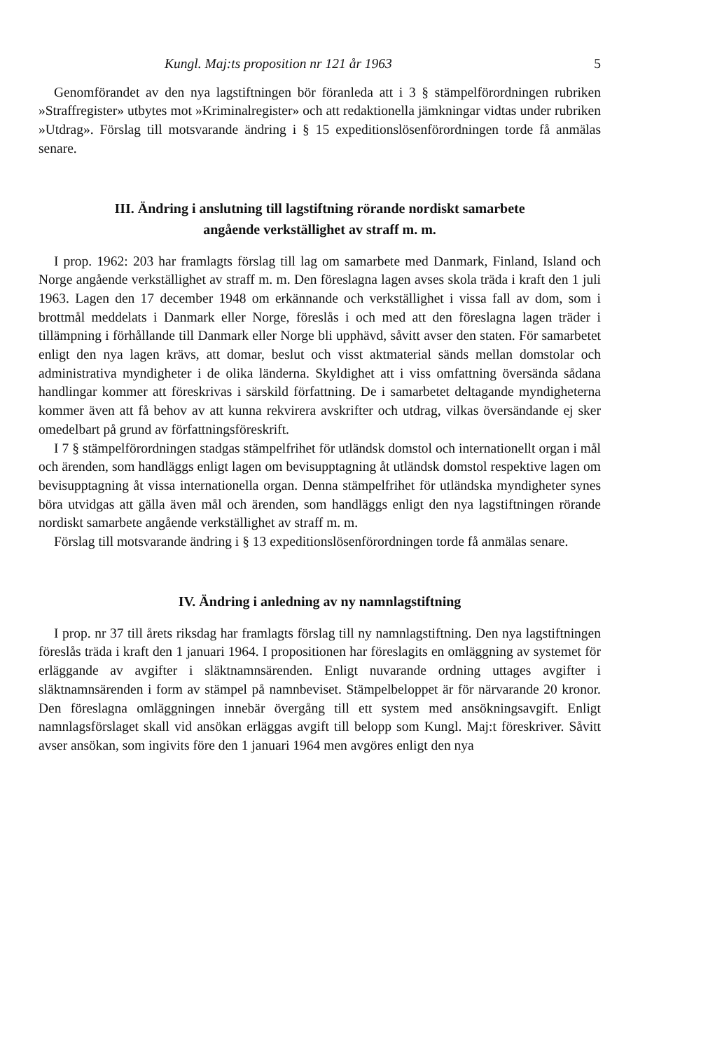Kungl. Maj:ts proposition nr 121 år 1963 5
Genomförandet av den nya lagstiftningen bör föranleda att i 3 § stämpelförordningen rubriken »Straffregister» utbytes mot »Kriminalregister» och att redaktionella jämkningar vidtas under rubriken »Utdrag». Förslag till motsvarande ändring i § 15 expeditionslösenförordningen torde få anmälas senare.
III. Ändring i anslutning till lagstiftning rörande nordiskt samarbete
angående verkställighet av straff m. m.
I prop. 1962: 203 har framlagts förslag till lag om samarbete med Danmark, Finland, Island och Norge angående verkställighet av straff m. m. Den föreslagna lagen avses skola träda i kraft den 1 juli 1963. Lagen den 17 december 1948 om erkännande och verkställighet i vissa fall av dom, som i brottmål meddelats i Danmark eller Norge, föreslås i och med att den föreslagna lagen träder i tillämpning i förhållande till Danmark eller Norge bli upphävd, såvitt avser den staten. För samarbetet enligt den nya lagen krävs, att domar, beslut och visst aktmaterial sänds mellan domstolar och administrativa myndigheter i de olika länderna. Skyldighet att i viss omfattning översända sådana handlingar kommer att föreskrivas i särskild författning. De i samarbetet deltagande myndigheterna kommer även att få behov av att kunna rekvirera avskrifter och utdrag, vilkas översändande ej sker omedelbart på grund av författningsföreskrift.
I 7 § stämpelförordningen stadgas stämpelfrihet för utländsk domstol och internationellt organ i mål och ärenden, som handläggs enligt lagen om bevisupptagning åt utländsk domstol respektive lagen om bevisupptagning åt vissa internationella organ. Denna stämpelfrihet för utländska myndigheter synes böra utvidgas att gälla även mål och ärenden, som handläggs enligt den nya lagstiftningen rörande nordiskt samarbete angående verkställighet av straff m. m.
Förslag till motsvarande ändring i § 13 expeditionslösenförordningen torde få anmälas senare.
IV. Ändring i anledning av ny namnlagstiftning
I prop. nr 37 till årets riksdag har framlagts förslag till ny namnlagstiftning. Den nya lagstiftningen föreslås träda i kraft den 1 januari 1964. I propositionen har föreslagits en omläggning av systemet för erläggande av avgifter i släktnamnsärenden. Enligt nuvarande ordning uttages avgifter i släktnamnsärenden i form av stämpel på namnbeviset. Stämpelbeloppet är för närvarande 20 kronor. Den föreslagna omläggningen innebär övergång till ett system med ansökningsavgift. Enligt namnlagsförslaget skall vid ansökan erläggas avgift till belopp som Kungl. Maj:t föreskriver. Såvitt avser ansökan, som ingivits före den 1 januari 1964 men avgöres enligt den nya